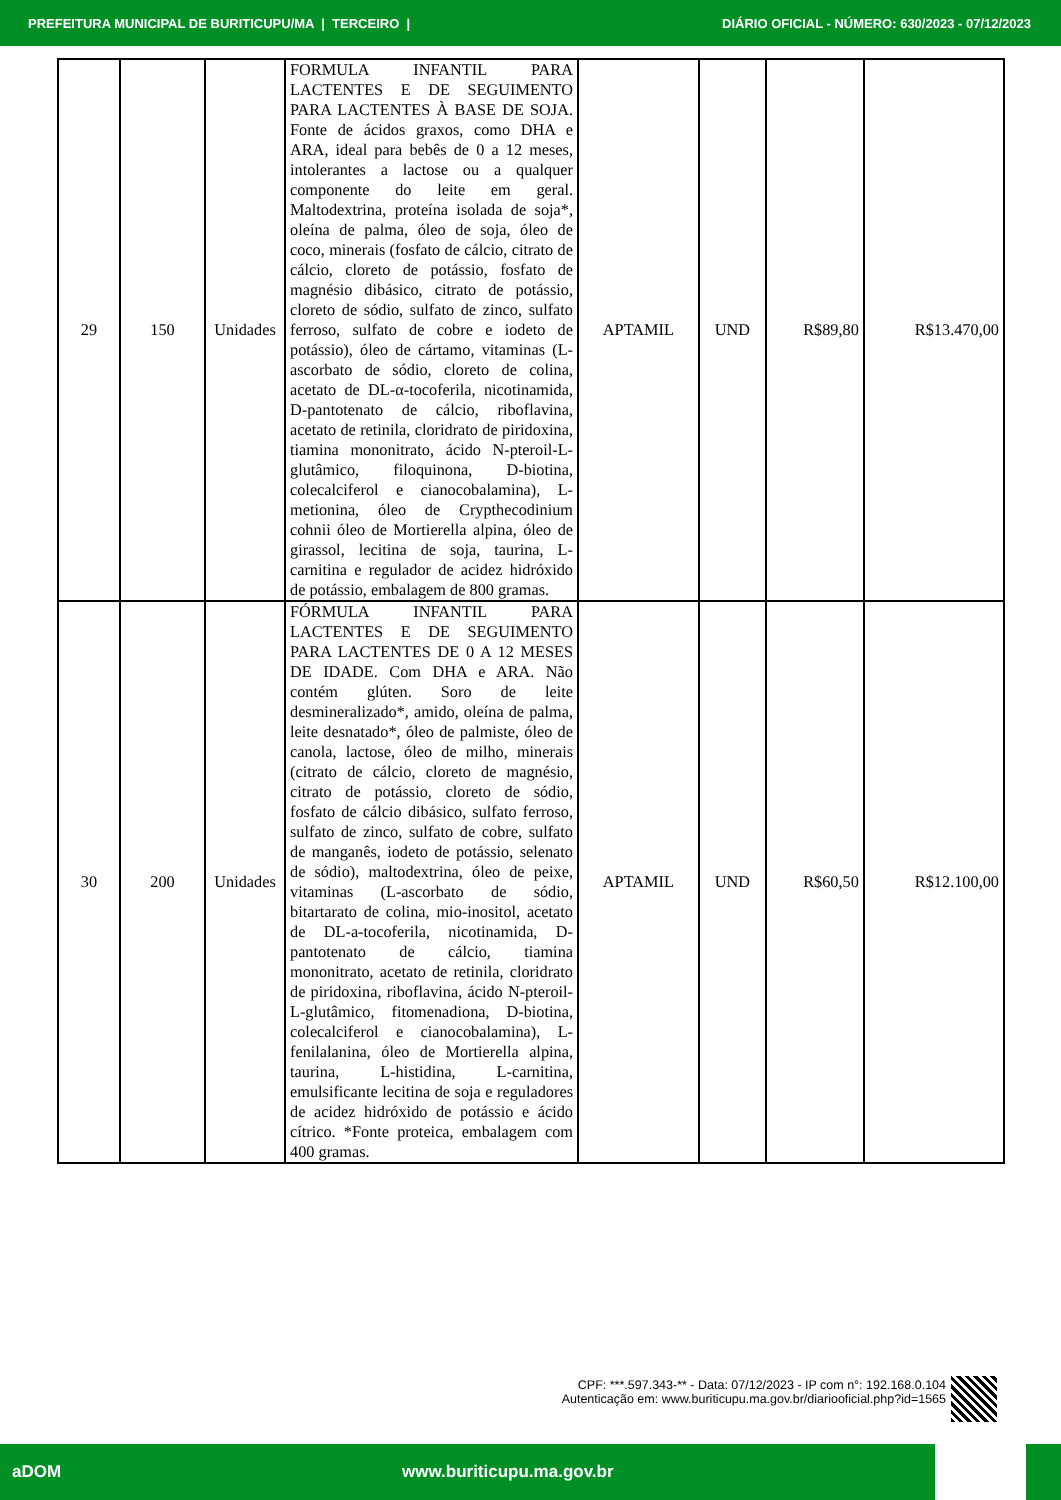PREFEITURA MUNICIPAL DE BURITICUPU/MA | TERCEIRO | DIÁRIO OFICIAL - NÚMERO: 630/2023 - 07/12/2023
| 29 | 150 | Unidades | FORMULA INFANTIL PARA LACTENTES E DE SEGUIMENTO PARA LACTENTES À BASE DE SOJA. Fonte de ácidos graxos, como DHA e ARA, ideal para bebês de 0 a 12 meses, intolerantes a lactose ou a qualquer componente do leite em geral. Maltodextrina, proteína isolada de soja*, oleína de palma, óleo de soja, óleo de coco, minerais (fosfato de cálcio, citrato de cálcio, cloreto de potássio, fosfato de magnésio dibásico, citrato de potássio, cloreto de sódio, sulfato de zinco, sulfato ferroso, sulfato de cobre e iodeto de potássio), óleo de cártamo, vitaminas (L-ascorbato de sódio, cloreto de colina, acetato de DL-α-tocoferila, nicotinamida, D-pantotenato de cálcio, riboflavina, acetato de retinila, cloridrato de piridoxina, tiamina mononitrato, ácido N-pteroil-L-glutâmico, filoquinona, D-biotina, colecalciferol e cianocobalamina), L-metionina, óleo de Crypthecodinium cohnii óleo de Mortierella alpina, óleo de girassol, lecitina de soja, taurina, L-carnitina e regulador de acidez hidróxido de potássio, embalagem de 800 gramas. | APTAMIL | UND | R$89,80 | R$13.470,00 |
| 30 | 200 | Unidades | FÓRMULA INFANTIL PARA LACTENTES E DE SEGUIMENTO PARA LACTENTES DE 0 A 12 MESES DE IDADE. Com DHA e ARA. Não contém glúten. Soro de leite desmineralizado*, amido, oleína de palma, leite desnatado*, óleo de palmiste, óleo de canola, lactose, óleo de milho, minerais (citrato de cálcio, cloreto de magnésio, citrato de potássio, cloreto de sódio, fosfato de cálcio dibásico, sulfato ferroso, sulfato de zinco, sulfato de cobre, sulfato de manganês, iodeto de potássio, selenato de sódio), maltodextrina, óleo de peixe, vitaminas (L-ascorbato de sódio, bitartarato de colina, mio-inositol, acetato de DL-a-tocoferila, nicotinamida, D-pantotenato de cálcio, tiamina mononitrato, acetato de retinila, cloridrato de piridoxina, riboflavina, ácido N-pteroil-L-glutâmico, fitomenadiona, D-biotina, colecalciferol e cianocobalamina), L-fenilalanina, óleo de Mortierella alpina, taurina, L-histidina, L-carnitina, emulsificante lecitina de soja e reguladores de acidez hidróxido de potássio e ácido cítrico. *Fonte proteica, embalagem com 400 gramas. | APTAMIL | UND | R$60,50 | R$12.100,00 |
CPF: ***.597.343-** - Data: 07/12/2023 - IP com n°: 192.168.0.104
Autenticação em: www.buriticupu.ma.gov.br/diariooficial.php?id=1565
aDOM www.buriticupu.ma.gov.br